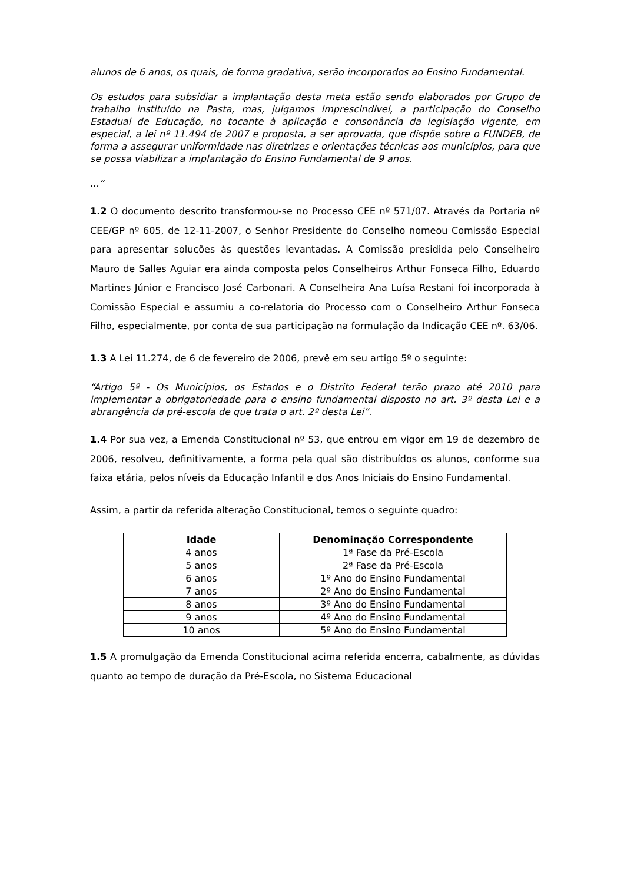alunos de 6 anos, os quais, de forma gradativa, serão incorporados ao Ensino Fundamental.
Os estudos para subsidiar a implantação desta meta estão sendo elaborados por Grupo de trabalho instituído na Pasta, mas, julgamos Imprescindível, a participação do Conselho Estadual de Educação, no tocante à aplicação e consonância da legislação vigente, em especial, a lei nº 11.494 de 2007 e proposta, a ser aprovada, que dispõe sobre o FUNDEB, de forma a assegurar uniformidade nas diretrizes e orientações técnicas aos municípios, para que se possa viabilizar a implantação do Ensino Fundamental de 9 anos.
...”
1.2 O documento descrito transformou-se no Processo CEE nº 571/07. Através da Portaria nº CEE/GP nº 605, de 12-11-2007, o Senhor Presidente do Conselho nomeou Comissão Especial para apresentar soluções às questões levantadas. A Comissão presidida pelo Conselheiro Mauro de Salles Aguiar era ainda composta pelos Conselheiros Arthur Fonseca Filho, Eduardo Martines Júnior e Francisco José Carbonari. A Conselheira Ana Luísa Restani foi incorporada à Comissão Especial e assumiu a co-relatoria do Processo com o Conselheiro Arthur Fonseca Filho, especialmente, por conta de sua participação na formulação da Indicação CEE nº. 63/06.
1.3 A Lei 11.274, de 6 de fevereiro de 2006, prevê em seu artigo 5º o seguinte:
“Artigo 5º - Os Municípios, os Estados e o Distrito Federal terão prazo até 2010 para implementar a obrigatoriedade para o ensino fundamental disposto no art. 3º desta Lei e a abrangência da pré-escola de que trata o art. 2º desta Lei”.
1.4 Por sua vez, a Emenda Constitucional nº 53, que entrou em vigor em 19 de dezembro de 2006, resolveu, definitivamente, a forma pela qual são distribuídos os alunos, conforme sua faixa etária, pelos níveis da Educação Infantil e dos Anos Iniciais do Ensino Fundamental.
Assim, a partir da referida alteração Constitucional, temos o seguinte quadro:
| Idade | Denominação Correspondente |
| --- | --- |
| 4 anos | 1ª Fase da Pré-Escola |
| 5 anos | 2ª Fase da Pré-Escola |
| 6 anos | 1º Ano do Ensino Fundamental |
| 7 anos | 2º Ano do Ensino Fundamental |
| 8 anos | 3º Ano do Ensino Fundamental |
| 9 anos | 4º Ano do Ensino Fundamental |
| 10 anos | 5º Ano do Ensino Fundamental |
1.5 A promulgação da Emenda Constitucional acima referida encerra, cabalmente, as dúvidas quanto ao tempo de duração da Pré-Escola, no Sistema Educacional